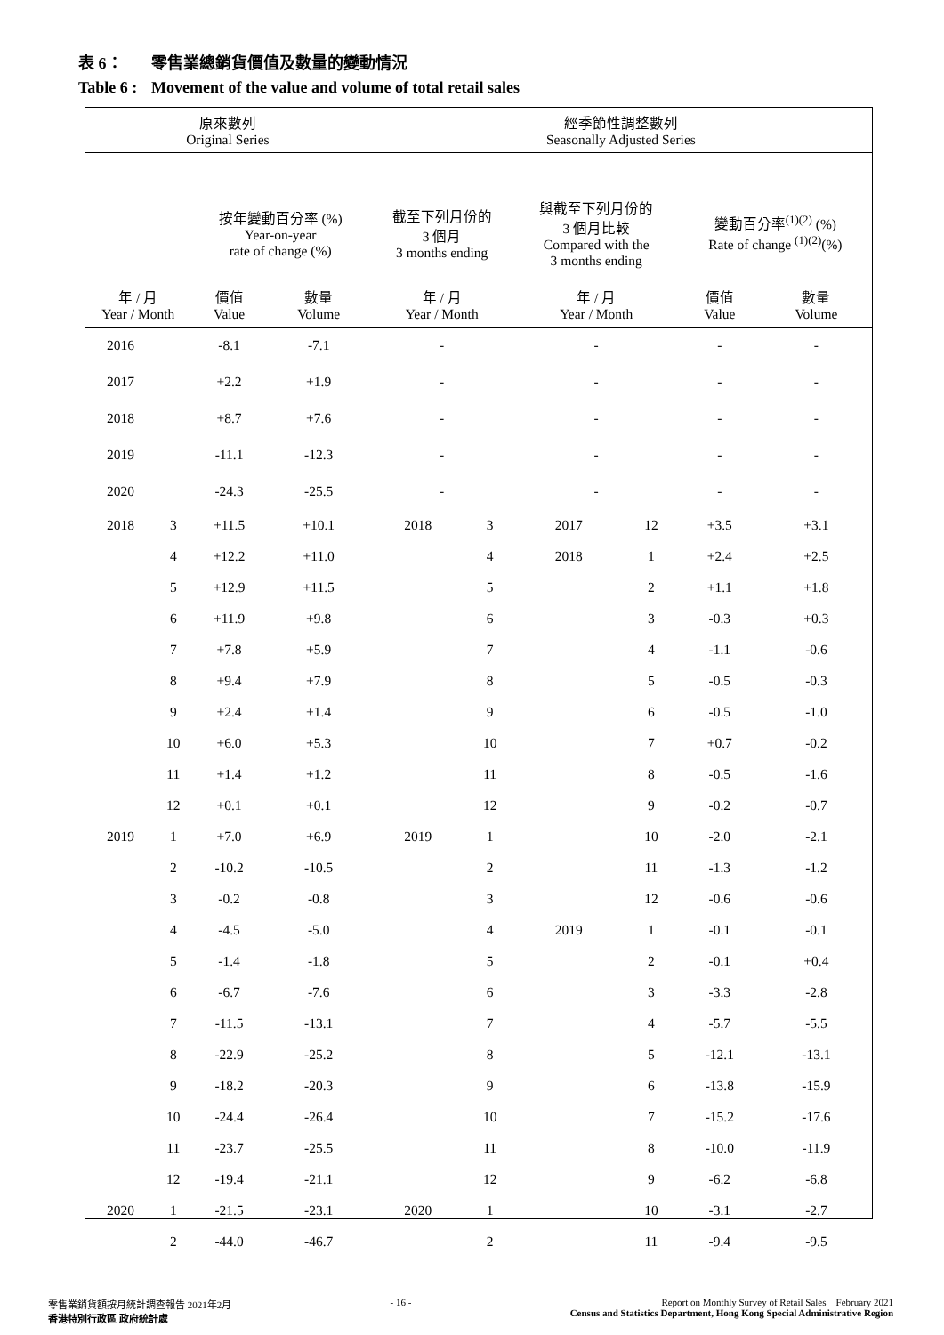表 6： 零售業總銷貨價值及數量的變動情況
Table 6 : Movement of the value and volume of total retail sales
| 原來數列 Original Series | | | | | 經季節性調整數列 Seasonally Adjusted Series | | | | | |
| --- | --- | --- | --- | --- | --- | --- | --- | --- | --- | --- |
| | | 按年變動百分率 (%) Year-on-year rate of change (%) | | | 截至下列月份的 3 個月 3 months ending | | 與截至下列月份的 3 個月比較 Compared with the 3 months ending | | 變動百分率<sup>(1)(2)</sup> (%) Rate of change <sup>(1)(2)</sup>(%) | |
| 年 / 月 Year / Month | | 價值 Value | 數量 Volume | | 年 / 月 Year / Month | | 年 / 月 Year / Month | | 價值 Value | 數量 Volume |
| 2016 | | -8.1 | -7.1 | | - | | - | | - | - |
| 2017 | | +2.2 | +1.9 | | - | | - | | - | - |
| 2018 | | +8.7 | +7.6 | | - | | - | | - | - |
| 2019 | | -11.1 | -12.3 | | - | | - | | - | - |
| 2020 | | -24.3 | -25.5 | | - | | - | | - | - |
| 2018 | 3 | +11.5 | +10.1 | | 2018 | 3 | 2017 | 12 | +3.5 | +3.1 |
| | 4 | +12.2 | +11.0 | | | 4 | 2018 | 1 | +2.4 | +2.5 |
| | 5 | +12.9 | +11.5 | | | 5 | | 2 | +1.1 | +1.8 |
| | 6 | +11.9 | +9.8 | | | 6 | | 3 | -0.3 | +0.3 |
| | 7 | +7.8 | +5.9 | | | 7 | | 4 | -1.1 | -0.6 |
| | 8 | +9.4 | +7.9 | | | 8 | | 5 | -0.5 | -0.3 |
| | 9 | +2.4 | +1.4 | | | 9 | | 6 | -0.5 | -1.0 |
| | 10 | +6.0 | +5.3 | | | 10 | | 7 | +0.7 | -0.2 |
| | 11 | +1.4 | +1.2 | | | 11 | | 8 | -0.5 | -1.6 |
| | 12 | +0.1 | +0.1 | | | 12 | | 9 | -0.2 | -0.7 |
| 2019 | 1 | +7.0 | +6.9 | | 2019 | 1 | | 10 | -2.0 | -2.1 |
| | 2 | -10.2 | -10.5 | | | 2 | | 11 | -1.3 | -1.2 |
| | 3 | -0.2 | -0.8 | | | 3 | | 12 | -0.6 | -0.6 |
| | 4 | -4.5 | -5.0 | | | 4 | 2019 | 1 | -0.1 | -0.1 |
| | 5 | -1.4 | -1.8 | | | 5 | | 2 | -0.1 | +0.4 |
| | 6 | -6.7 | -7.6 | | | 6 | | 3 | -3.3 | -2.8 |
| | 7 | -11.5 | -13.1 | | | 7 | | 4 | -5.7 | -5.5 |
| | 8 | -22.9 | -25.2 | | | 8 | | 5 | -12.1 | -13.1 |
| | 9 | -18.2 | -20.3 | | | 9 | | 6 | -13.8 | -15.9 |
| | 10 | -24.4 | -26.4 | | | 10 | | 7 | -15.2 | -17.6 |
| | 11 | -23.7 | -25.5 | | | 11 | | 8 | -10.0 | -11.9 |
| | 12 | -19.4 | -21.1 | | | 12 | | 9 | -6.2 | -6.8 |
| 2020 | 1 | -21.5 | -23.1 | | 2020 | 1 | | 10 | -3.1 | -2.7 |
| | 2 | -44.0 | -46.7 | | | 2 | | 11 | -9.4 | -9.5 |
零售業銷貨額按月統計調查報告 2021年2月
香港特別行政區 政府統計處
- 16 - Report on Monthly Survey of Retail Sales February 2021
Census and Statistics Department, Hong Kong Special Administrative Region